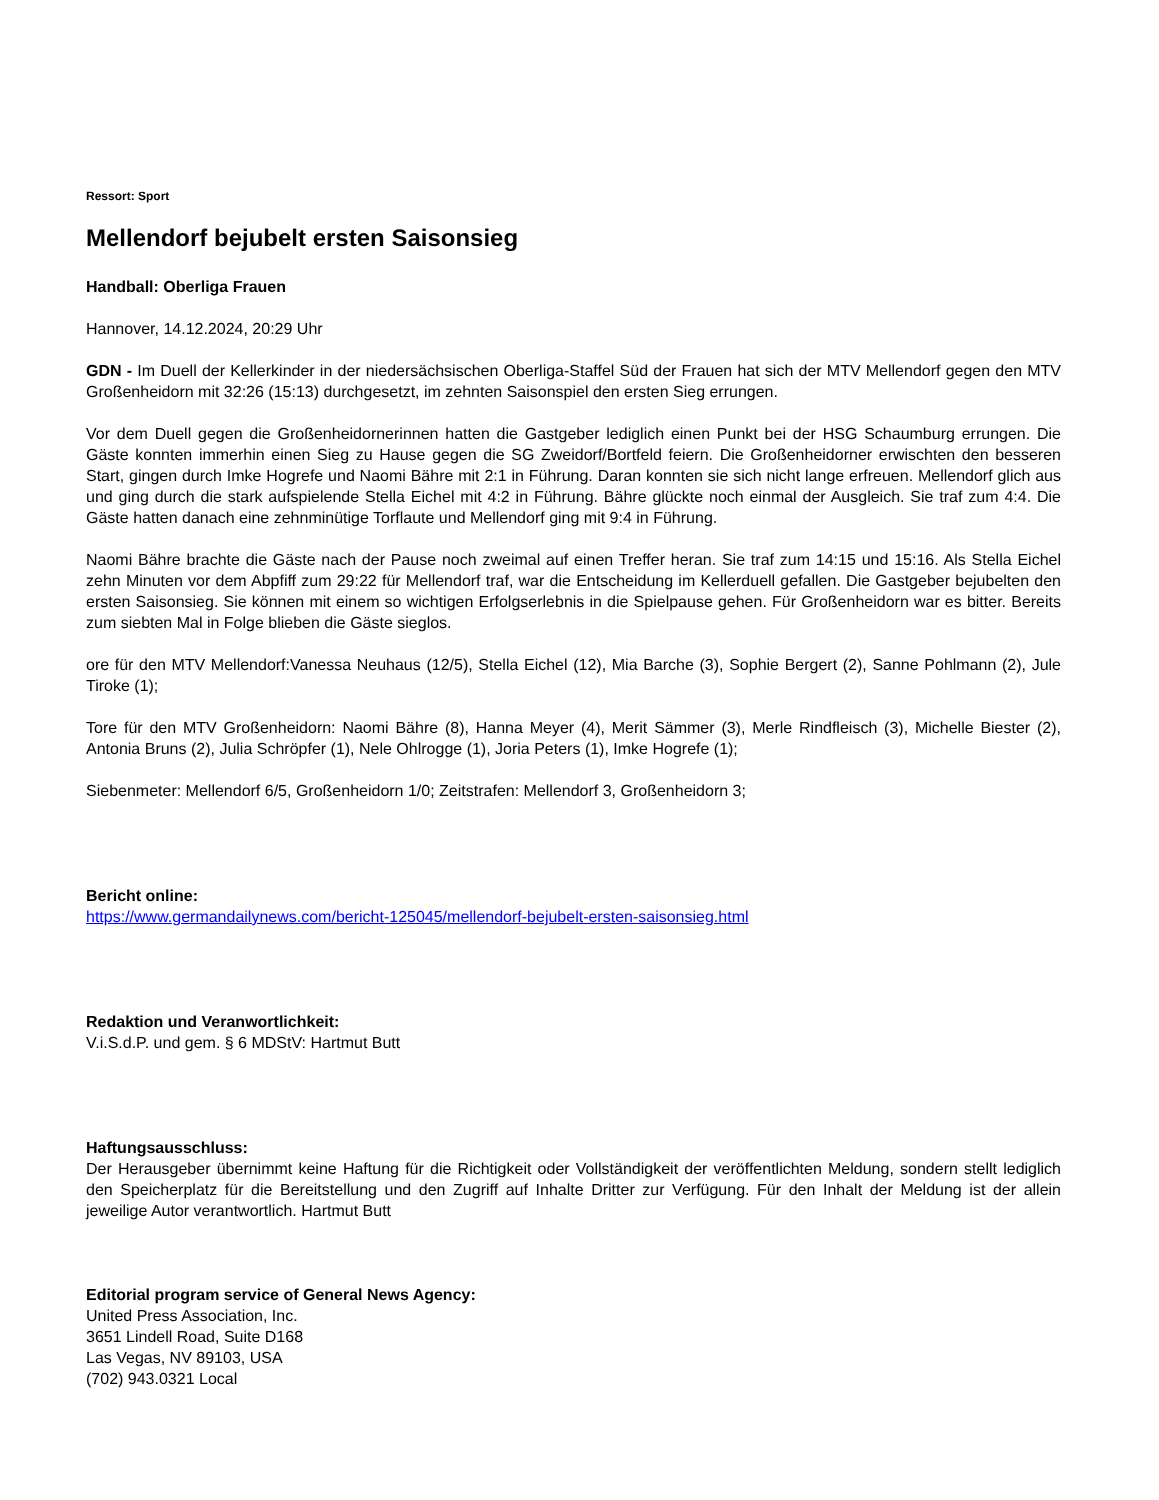Ressort: Sport
Mellendorf bejubelt ersten Saisonsieg
Handball: Oberliga Frauen
Hannover, 14.12.2024, 20:29 Uhr
GDN - Im Duell der Kellerkinder in der niedersächsischen Oberliga-Staffel Süd der Frauen hat sich der MTV Mellendorf gegen den MTV Großenheidorn mit 32:26 (15:13) durchgesetzt, im zehnten Saisonspiel den ersten Sieg errungen.
Vor dem Duell gegen die Großenheidornerinnen hatten die Gastgeber lediglich einen Punkt bei der HSG Schaumburg errungen. Die Gäste konnten immerhin einen Sieg zu Hause gegen die SG Zweidorf/Bortfeld feiern. Die Großenheidorner erwischten den besseren Start, gingen durch Imke Hogrefe und Naomi Bähre mit 2:1 in Führung. Daran konnten sie sich nicht lange erfreuen. Mellendorf glich aus und ging durch die stark aufspielende Stella Eichel mit 4:2 in Führung. Bähre glückte noch einmal der Ausgleich. Sie traf zum 4:4. Die Gäste hatten danach eine zehnminütige Torflaute und Mellendorf ging mit 9:4 in Führung.
Naomi Bähre brachte die Gäste nach der Pause noch zweimal auf einen Treffer heran. Sie traf zum 14:15 und 15:16. Als Stella Eichel zehn Minuten vor dem Abpfiff zum 29:22 für Mellendorf traf, war die Entscheidung im Kellerduell gefallen. Die Gastgeber bejubelten den ersten Saisonsieg. Sie können mit einem so wichtigen Erfolgserlebnis in die Spielpause gehen. Für Großenheidorn war es bitter. Bereits zum siebten Mal in Folge blieben die Gäste sieglos.
ore für den MTV Mellendorf:Vanessa Neuhaus (12/5), Stella Eichel (12), Mia Barche (3), Sophie Bergert (2), Sanne Pohlmann (2), Jule Tiroke (1);
Tore für den MTV Großenheidorn: Naomi Bähre (8), Hanna Meyer (4), Merit Sämmer (3), Merle Rindfleisch (3), Michelle Biester (2), Antonia Bruns (2), Julia Schröpfer (1), Nele Ohlrogge (1), Joria Peters (1), Imke Hogrefe (1);
Siebenmeter: Mellendorf 6/5, Großenheidorn 1/0; Zeitstrafen: Mellendorf 3, Großenheidorn 3;
Bericht online:
https://www.germandailynews.com/bericht-125045/mellendorf-bejubelt-ersten-saisonsieg.html
Redaktion und Veranwortlichkeit:
V.i.S.d.P. und gem. § 6 MDStV: Hartmut Butt
Haftungsausschluss:
Der Herausgeber übernimmt keine Haftung für die Richtigkeit oder Vollständigkeit der veröffentlichten Meldung, sondern stellt lediglich den Speicherplatz für die Bereitstellung und den Zugriff auf Inhalte Dritter zur Verfügung. Für den Inhalt der Meldung ist der allein jeweilige Autor verantwortlich. Hartmut Butt
Editorial program service of General News Agency:
United Press Association, Inc.
3651 Lindell Road, Suite D168
Las Vegas, NV 89103, USA
(702) 943.0321 Local